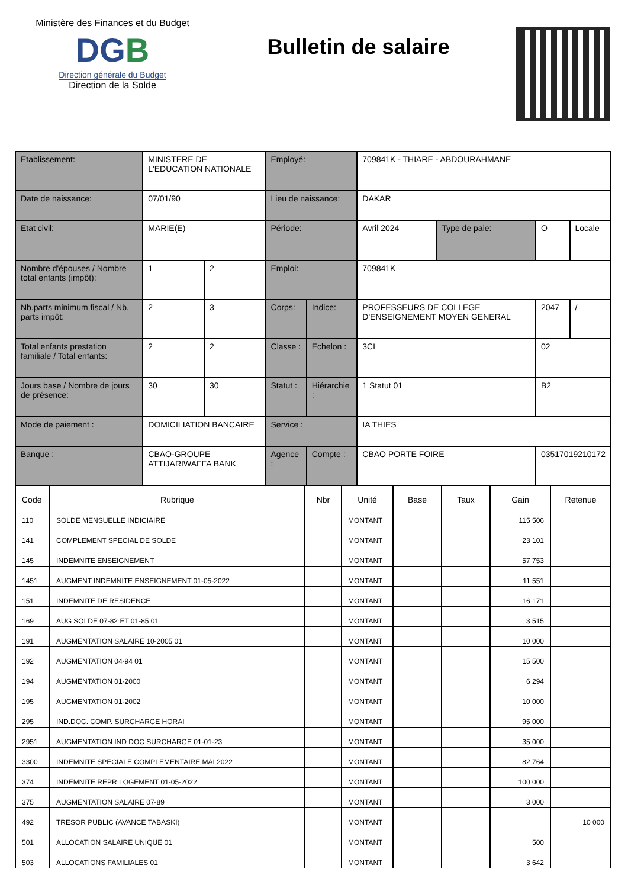Ministère des Finances et du Budget
DGB
Direction générale du Budget
Direction de la Solde
Bulletin de salaire
| Etablissement: | MINISTERE DE L'EDUCATION NATIONALE | | Employé: | | 709841K - THIARE - ABDOURAHMANE | | | |
| Date de naissance: | 07/01/90 | | Lieu de naissance: | | DAKAR | | | |
| Etat civil: | MARIE(E) | | Période: | | Avril 2024 | Type de paie: | O | Locale |
| Nombre d'épouses / Nombre total enfants (impôt): | 1 | 2 | Emploi: | | 709841K | | | |
| Nb.parts minimum fiscal / Nb. parts impôt: | 2 | 3 | Corps: | Indice: | PROFESSEURS DE COLLEGE D'ENSEIGNEMENT MOYEN GENERAL | | 2047 | / |
| Total enfants prestation familiale / Total enfants: | 2 | 2 | Classe : | Echelon : | 3CL | | 02 | |
| Jours base / Nombre de jours de présence: | 30 | 30 | Statut : | Hiérarchie : | 1 Statut 01 | | B2 | |
| Mode de paiement : | DOMICILIATION BANCAIRE | | Service : | | IA THIES | | | |
| Banque : | CBAO-GROUPE ATTIJARIWAFFA BANK | | Agence : | Compte : | CBAO PORTE FOIRE | | 03517019210172 | |
| Code | Rubrique | Nbr | Unité | Base | Taux | Gain | Retenue |
| --- | --- | --- | --- | --- | --- | --- | --- |
| 110 | SOLDE MENSUELLE INDICIAIRE | | MONTANT | | | 115 506 | |
| 141 | COMPLEMENT SPECIAL DE SOLDE | | MONTANT | | | 23 101 | |
| 145 | INDEMNITE ENSEIGNEMENT | | MONTANT | | | 57 753 | |
| 1451 | AUGMENT INDEMNITE ENSEIGNEMENT 01-05-2022 | | MONTANT | | | 11 551 | |
| 151 | INDEMNITE DE RESIDENCE | | MONTANT | | | 16 171 | |
| 169 | AUG SOLDE 07-82 ET 01-85 01 | | MONTANT | | | 3 515 | |
| 191 | AUGMENTATION SALAIRE 10-2005 01 | | MONTANT | | | 10 000 | |
| 192 | AUGMENTATION 04-94 01 | | MONTANT | | | 15 500 | |
| 194 | AUGMENTATION 01-2000 | | MONTANT | | | 6 294 | |
| 195 | AUGMENTATION 01-2002 | | MONTANT | | | 10 000 | |
| 295 | IND.DOC. COMP. SURCHARGE HORAI | | MONTANT | | | 95 000 | |
| 2951 | AUGMENTATION IND DOC SURCHARGE 01-01-23 | | MONTANT | | | 35 000 | |
| 3300 | INDEMNITE SPECIALE COMPLEMENTAIRE MAI 2022 | | MONTANT | | | 82 764 | |
| 374 | INDEMNITE REPR LOGEMENT 01-05-2022 | | MONTANT | | | 100 000 | |
| 375 | AUGMENTATION SALAIRE 07-89 | | MONTANT | | | 3 000 | |
| 492 | TRESOR PUBLIC (AVANCE TABASKI) | | MONTANT | | | | 10 000 |
| 501 | ALLOCATION SALAIRE UNIQUE 01 | | MONTANT | | | 500 | |
| 503 | ALLOCATIONS FAMILIALES 01 | | MONTANT | | | 3 642 | |